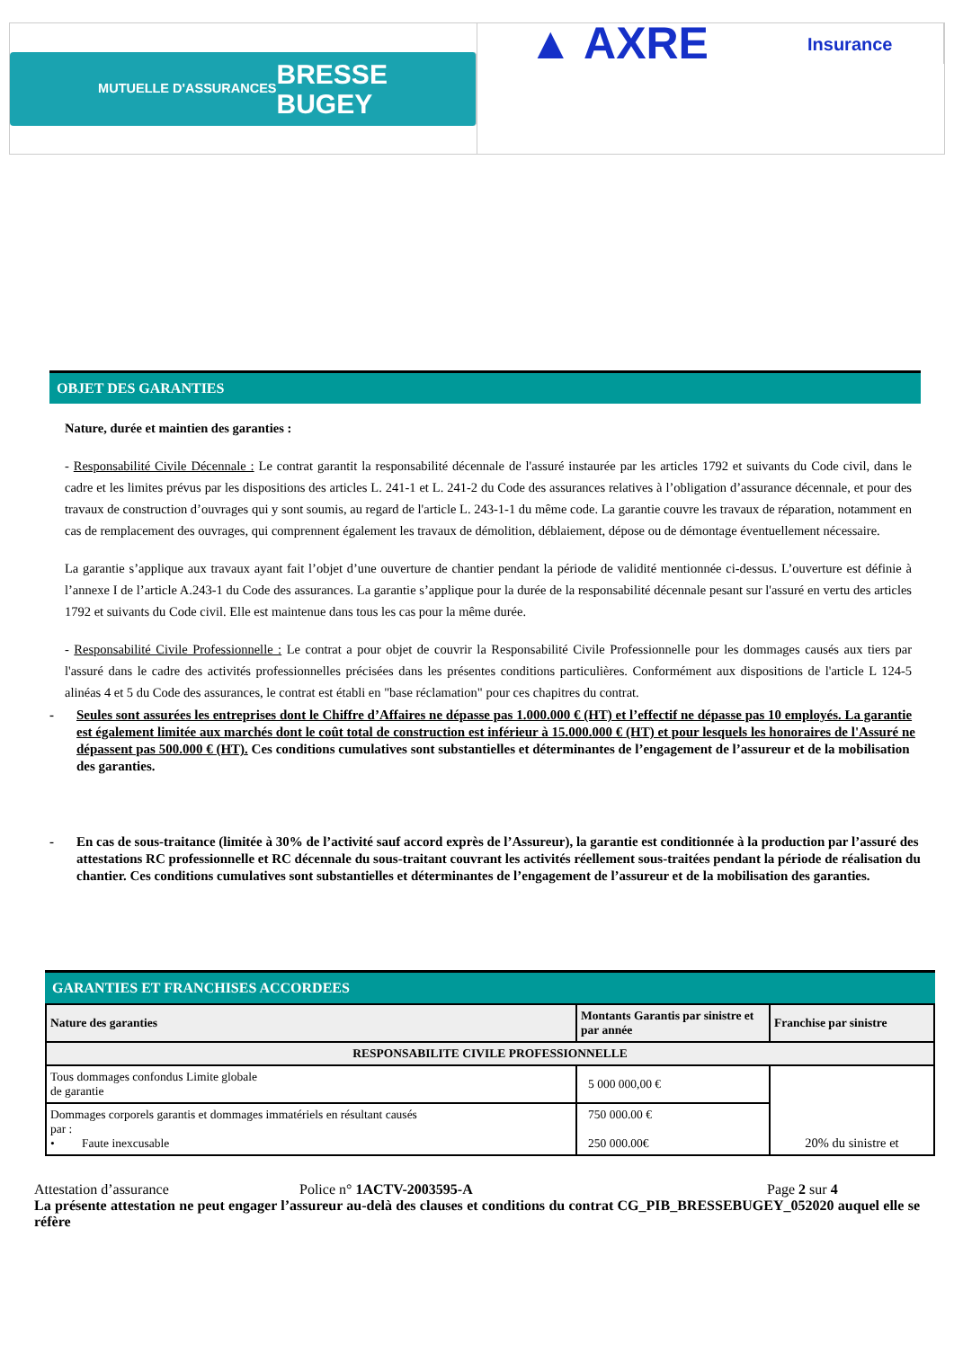MUTUELLE D'ASSURANCES
BRESSE
BUGEY
▲ AXRE
Insurance
OBJET DES GARANTIES
Nature, durée et maintien des garanties :
- Responsabilité Civile Décennale : Le contrat garantit la responsabilité décennale de l'assuré instaurée par les articles 1792 et suivants du Code civil, dans le cadre et les limites prévus par les dispositions des articles L. 241-1 et L. 241-2 du Code des assurances relatives à l’obligation d’assurance décennale, et pour des travaux de construction d’ouvrages qui y sont soumis, au regard de l'article L. 243-1-1 du même code. La garantie couvre les travaux de réparation, notamment en cas de remplacement des ouvrages, qui comprennent également les travaux de démolition, déblaiement, dépose ou de démontage éventuellement nécessaire.
La garantie s’applique aux travaux ayant fait l’objet d’une ouverture de chantier pendant la période de validité mentionnée ci-dessus. L’ouverture est définie à l’annexe I de l’article A.243-1 du Code des assurances. La garantie s’applique pour la durée de la responsabilité décennale pesant sur l'assuré en vertu des articles 1792 et suivants du Code civil. Elle est maintenue dans tous les cas pour la même durée.
- Responsabilité Civile Professionnelle : Le contrat a pour objet de couvrir la Responsabilité Civile Professionnelle pour les dommages causés aux tiers par l'assuré dans le cadre des activités professionnelles précisées dans les présentes conditions particulières. Conformément aux dispositions de l'article L 124-5 alinéas 4 et 5 du Code des assurances, le contrat est établi en "base réclamation" pour ces chapitres du contrat.
- Seules sont assurées les entreprises dont le Chiffre d’Affaires ne dépasse pas 1.000.000 € (HT) et l’effectif ne dépasse pas 10 employés. La garantie est également limitée aux marchés dont le coût total de construction est inférieur à 15.000.000 € (HT) et pour lesquels les honoraires de l'Assuré ne dépassent pas 500.000 € (HT). Ces conditions cumulatives sont substantielles et déterminantes de l’engagement de l’assureur et de la mobilisation des garanties.
- En cas de sous-traitance (limitée à 30% de l’activité sauf accord exprès de l’Assureur), la garantie est conditionnée à la production par l’assuré des attestations RC professionnelle et RC décennale du sous-traitant couvrant les activités réellement sous-traitées pendant la période de réalisation du chantier. Ces conditions cumulatives sont substantielles et déterminantes de l’engagement de l’assureur et de la mobilisation des garanties.
GARANTIES ET FRANCHISES ACCORDEES
| Nature des garanties | Montants Garantis par sinistre et par année | Franchise par sinistre |
| --- | --- | --- |
| RESPONSABILITE CIVILE PROFESSIONNELLE | | |
| Tous dommages confondus Limite globale de garantie | 5 000 000,00 € | 20% du sinistre et |
| Dommages corporels garantis et dommages immatériels en résultant causés par : • Faute inexcusable | 750 000.00 € 250 000.00€ | |
Attestation d’assurance Police n° 1ACTV-2003595-A Page 2 sur 4
La présente attestation ne peut engager l’assureur au-delà des clauses et conditions du contrat CG_PIB_BRESSEBUGEY_052020 auquel elle se réfère